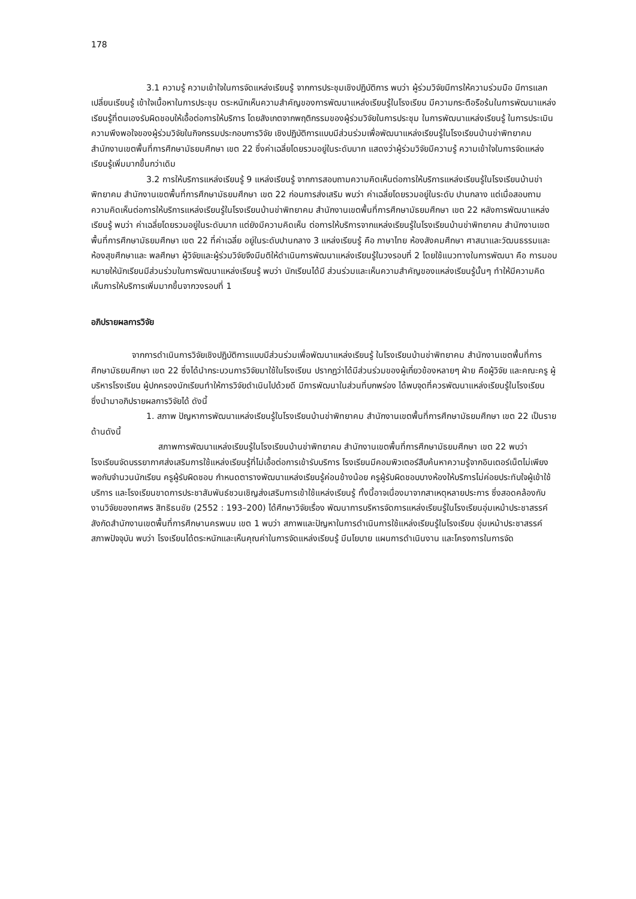178
3.1 ความรู้ ความเข้าใจในการจัดแหล่งเรียนรู้ จากการประชุมเชิงปฏิบัติการ พบว่า ผู้ร่วมวิจัยมีการให้ความร่วมมือ มีการแลกเปลี่ยนเรียนรู้ เข้าใจเนื้อหาในการประชุม ตระหนักเห็นความสำคัญของการพัฒนาแหล่งเรียนรู้ในโรงเรียน มีความกระตือรือร้นในการพัฒนาแหล่งเรียนรู้ที่ตนเองรับผิดชอบให้เอื้อต่อการให้บริการ โดยสังเกตจากพฤติกรรมของผู้ร่วมวิจัยในการประชุม ในการพัฒนาแหล่งเรียนรู้ ในการประเมินความพึงพอใจของผู้ร่วมวิจัยในกิจกรรมประกอบการวิจัย เชิงปฏิบัติการแบบมีส่วนร่วมเพื่อพัฒนาแหล่งเรียนรู้ในโรงเรียนบ้านข่าพิทยาคม สำนักงานเขตพื้นที่การศึกษามัธยมศึกษา เขต 22 ซึ่งค่าเฉลี่ยโดยรวมอยู่ในระดับมาก แสดงว่าผู้ร่วมวิจัยมีความรู้ ความเข้าใจในการจัดแหล่งเรียนรู้เพิ่มมากขึ้นกว่าเดิม
3.2 การให้บริการแหล่งเรียนรู้ 9 แหล่งเรียนรู้ จากการสอบถามความคิดเห็นต่อการให้บริการแหล่งเรียนรู้ในโรงเรียนบ้านข่าพิทยาคม สำนักงานเขตพื้นที่การศึกษามัธยมศึกษา เขต 22 ก่อนการส่งเสริม พบว่า ค่าเฉลี่ยโดยรวมอยู่ในระดับ ปานกลาง แต่เมื่อสอบถามความคิดเห็นต่อการให้บริการแหล่งเรียนรู้ในโรงเรียนบ้านข่าพิทยาคม สำนักงานเขตพื้นที่การศึกษามัธยมศึกษา เขต 22 หลังการพัฒนาแหล่งเรียนรู้ พบว่า ค่าเฉลี่ยโดยรวมอยู่ในระดับมาก แต่ยังมีความคิดเห็น ต่อการให้บริการจากแหล่งเรียนรู้ในโรงเรียนบ้านข่าพิทยาคม สำนักงานเขตพื้นที่การศึกษามัธยมศึกษา เขต 22 ที่ค่าเฉลี่ย อยู่ในระดับปานกลาง 3 แหล่งเรียนรู้ คือ ภาษาไทย ห้องสังคมศึกษา ศาสนาและวัฒนธรรมและห้องสุขศึกษาและ พลศึกษา ผู้วิจัยและผู้ร่วมวิจัยจึงมีมติให้ดำเนินการพัฒนาแหล่งเรียนรู้ในวงรอบที่ 2 โดยใช้แนวทางในการพัฒนา คือ การมอบหมายให้นักเรียนมีส่วนร่วมในการพัฒนาแหล่งเรียนรู้ พบว่า นักเรียนได้มี ส่วนร่วมและเห็นความสำคัญของแหล่งเรียนรู้นั้นๆ ทำให้มีความคิดเห็นการให้บริการเพิ่มมากขึ้นจากวงรอบที่ 1
อภิปรายผลการวิจัย
จากการดำเนินการวิจัยเชิงปฏิบัติการแบบมีส่วนร่วมเพื่อพัฒนาแหล่งเรียนรู้ ในโรงเรียนบ้านข่าพิทยาคม สำนักงานเขตพื้นที่การศึกษามัธยมศึกษา เขต 22 ซึ่งได้นำกระบวนการวิจัยมาใช้ในโรงเรียน ปรากฏว่าได้มีส่วนร่วมของผู้เกี่ยวข้องหลายๆ ฝ่าย คือผู้วิจัย และคณะครู ผู้บริหารโรงเรียน ผู้ปกครองนักเรียนทำให้การวิจัยดำเนินไปด้วยดี มีการพัฒนาในส่วนที่บกพร่อง ได้พบจุดที่ควรพัฒนาแหล่งเรียนรู้ในโรงเรียน ซึ่งนำมาอภิปรายผลการวิจัยได้ ดังนี้
1. สภาพ ปัญหาการพัฒนาแหล่งเรียนรู้ในโรงเรียนบ้านข่าพิทยาคม สำนักงานเขตพื้นที่การศึกษามัธยมศึกษา เขต 22 เป็นรายด้านดังนี้
สภาพการพัฒนาแหล่งเรียนรู้ในโรงเรียนบ้านข่าพิทยาคม สำนักงานเขตพื้นที่การศึกษามัธยมศึกษา เขต 22 พบว่า โรงเรียนจัดบรรยากาศส่งเสริมการใช้แหล่งเรียนรู้ที่ไม่เอื้อต่อการเข้ารับบริการ โรงเรียนมีคอมพิวเตอร์สืบค้นหาความรู้จากอินเตอร์เน็ตไม่เพียงพอกับจำนวนนักเรียน ครูผู้รับผิดชอบ กำหนดตารางพัฒนาแหล่งเรียนรู้ค่อนข้างน้อย ครูผู้รับผิดชอบบางห้องให้บริการไม่ค่อยประทับใจผู้เข้าใช้บริการ และโรงเรียนขาดการประชาสัมพันธ์ชวนเชิญส่งเสริมการเข้าใช้แหล่งเรียนรู้ ทั้งนี้อาจเนื่องมาจากสาเหตุหลายประการ ซึ่งสอดคล้องกับงานวิจัยของทศพร สิทธิธนชัย (2552 : 193–200) ได้ศึกษาวิจัยเรื่อง พัฒนาการบริหารจัดการแหล่งเรียนรู้ในโรงเรียนอุ่มเหม้าประชาสรรค์ สังกัดสำนักงานเขตพื้นที่การศึกษานครพนม เขต 1 พบว่า สภาพและปัญหาในการดำเนินการใช้แหล่งเรียนรู้ในโรงเรียน อุ่มเหม้าประชาสรรค์ สภาพปัจจุบัน พบว่า โรงเรียนได้ตระหนักและเห็นคุณค่าในการจัดแหล่งเรียนรู้ มีนโยบาย แผนการดำเนินงาน และโครงการในการจัด